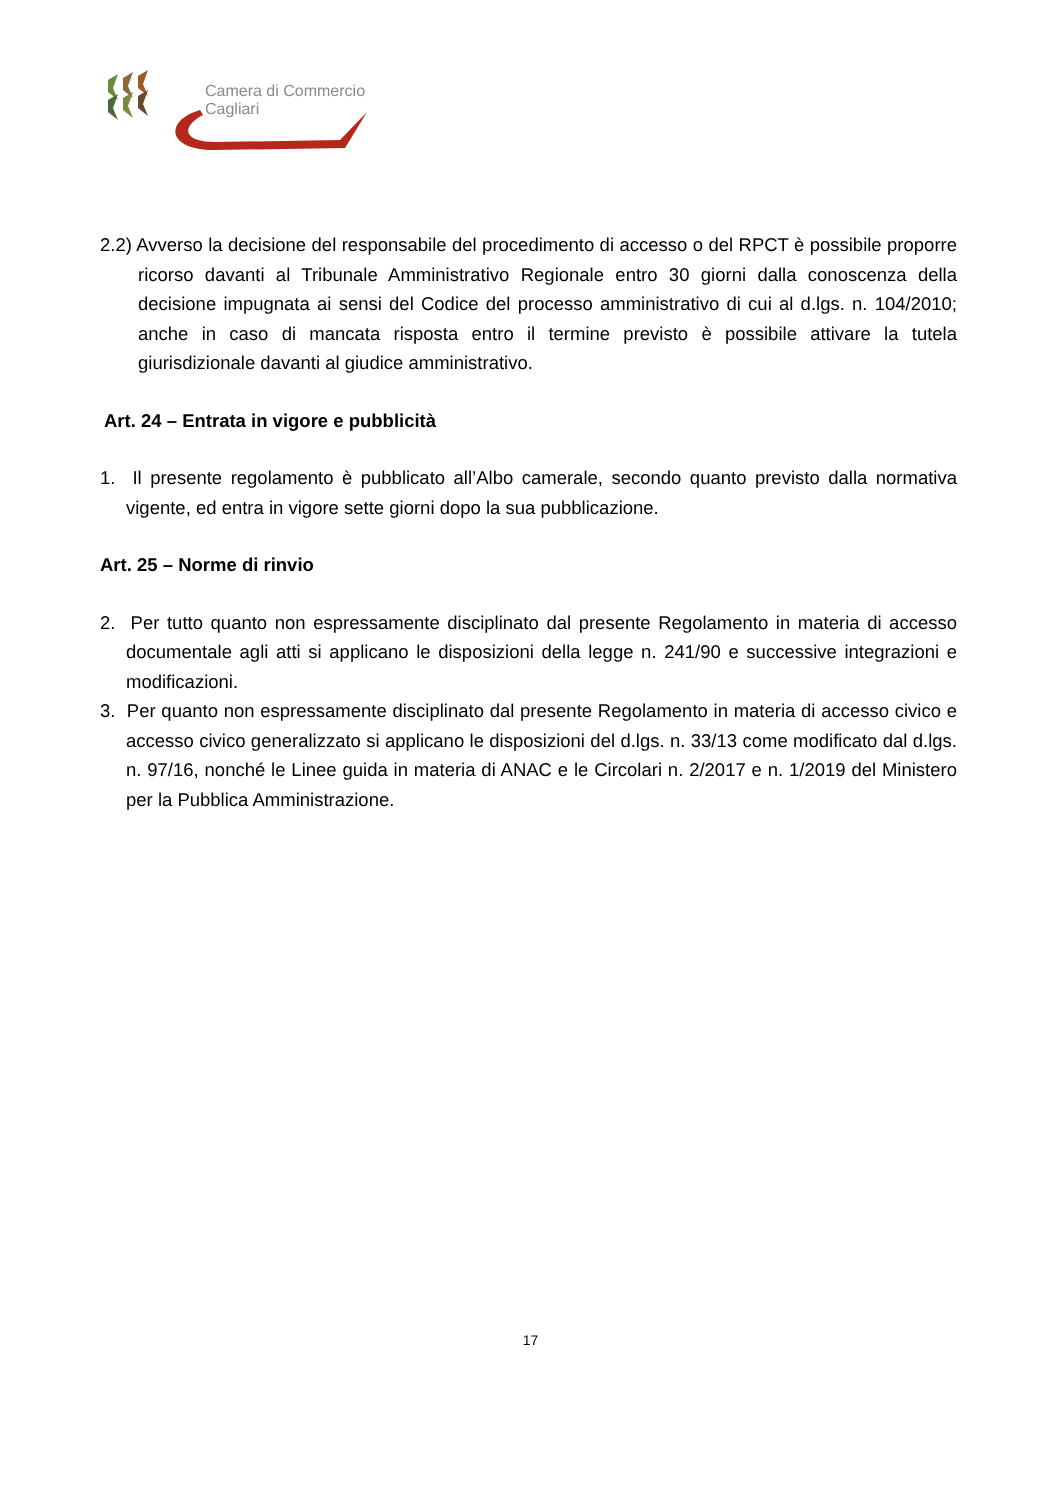Camera di Commercio
Cagliari
2.2) Avverso la decisione del responsabile del procedimento di accesso o del RPCT è possibile proporre ricorso davanti al Tribunale Amministrativo Regionale entro 30 giorni dalla conoscenza della decisione impugnata ai sensi del Codice del processo amministrativo di cui al d.lgs. n. 104/2010; anche in caso di mancata risposta entro il termine previsto è possibile attivare la tutela giurisdizionale davanti al giudice amministrativo.
Art. 24 – Entrata in vigore e pubblicità
1. Il presente regolamento è pubblicato all’Albo camerale, secondo quanto previsto dalla normativa vigente, ed entra in vigore sette giorni dopo la sua pubblicazione.
Art. 25 – Norme di rinvio
2. Per tutto quanto non espressamente disciplinato dal presente Regolamento in materia di accesso documentale agli atti si applicano le disposizioni della legge n. 241/90 e successive integrazioni e modificazioni.
3. Per quanto non espressamente disciplinato dal presente Regolamento in materia di accesso civico e accesso civico generalizzato si applicano le disposizioni del d.lgs. n. 33/13 come modificato dal d.lgs. n. 97/16, nonché le Linee guida in materia di ANAC e le Circolari n. 2/2017 e n. 1/2019 del Ministero per la Pubblica Amministrazione.
17